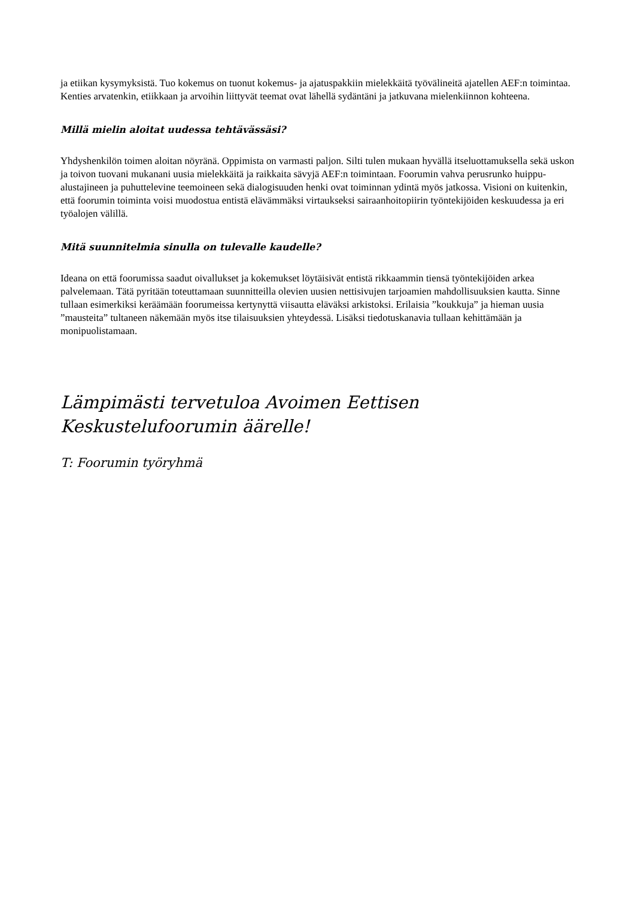ja etiikan kysymyksistä. Tuo kokemus on tuonut kokemus- ja ajatuspakkiin mielekkäitä työvälineitä ajatellen AEF:n toimintaa. Kenties arvatenkin, etiikkaan ja arvoihin liittyvät teemat ovat lähellä sydäntäni ja jatkuvana mielenkiinnon kohteena.
Millä mielin aloitat uudessa tehtävässäsi?
Yhdyshenkilön toimen aloitan nöyränä. Oppimista on varmasti paljon. Silti tulen mukaan hyvällä itseluottamuksella sekä uskon ja toivon tuovani mukanani uusia mielekkäitä ja raikkaita sävyjä AEF:n toimintaan. Foorumin vahva perusrunko huippu-alustajineen ja puhuttelevine teemoineen sekä dialogisuuden henki ovat toiminnan ydintä myös jatkossa. Visioni on kuitenkin, että foorumin toiminta voisi muodostua entistä elävämmäksi virtaukseksi sairaanhoitopiirin työntekijöiden keskuudessa ja eri työalojen välillä.
Mitä suunnitelmia sinulla on tulevalle kaudelle?
Ideana on että foorumissa saadut oivallukset ja kokemukset löytäisivät entistä rikkaammin tiensä työntekijöiden arkea palvelemaan. Tätä pyritään toteuttamaan suunnitteilla olevien uusien nettisivujen tarjoamien mahdollisuuksien kautta. Sinne tullaan esimerkiksi keräämään foorumeissa kertynyttä viisautta eläväksi arkistoksi. Erilaisia ”koukkuja” ja hieman uusia ”mausteita” tultaneen näkemään myös itse tilaisuuksien yhteydessä. Lisäksi tiedotuskanavia tullaan kehittämään ja monipuolistamaan.
Lämpimästi tervetuloa Avoimen Eettisen
Keskustelufoorumin äärelle!
T: Foorumin työryhmä